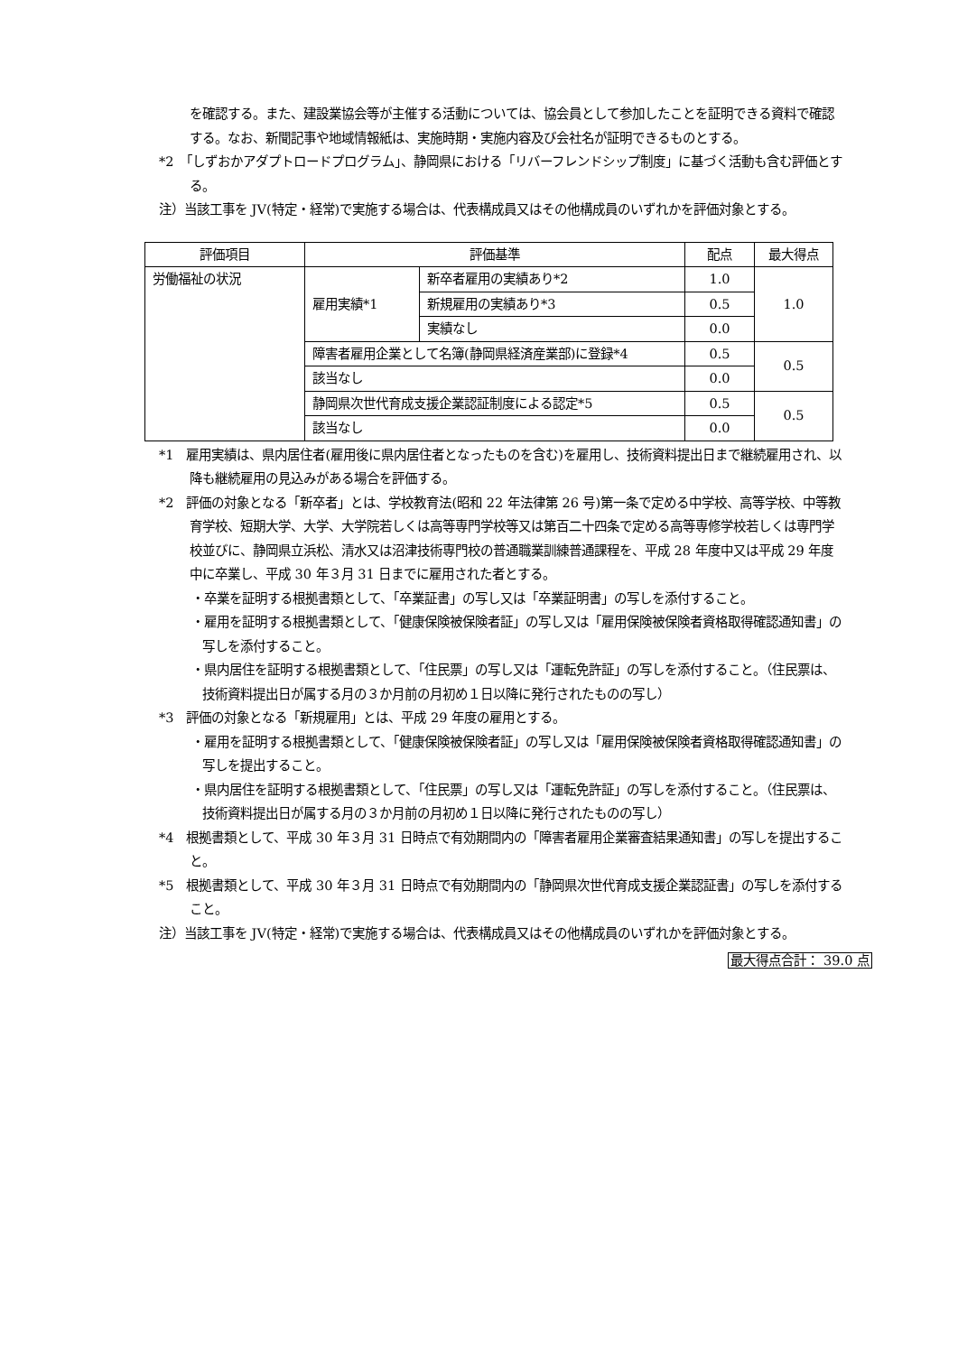を確認する。また、建設業協会等が主催する活動については、協会員として参加したことを証明できる資料で確認する。なお、新聞記事や地域情報紙は、実施時期・実施内容及び会社名が証明できるものとする。
*2　「しずおかアダプトロードプログラム」、静岡県における「リバーフレンドシップ制度」に基づく活動も含む評価とする。
注）当該工事を JV(特定・経常)で実施する場合は、代表構成員又はその他構成員のいずれかを評価対象とする。
| 評価項目 | 評価基準 | | 配点 | 最大得点 |
| 労働福祉の状況 | 雇用実績*1 | 新卒者雇用の実績あり*2 | 1.0 | 1.0 |
| | | 新規雇用の実績あり*3 | 0.5 | |
| | | 実績なし | 0.0 | |
| | 障害者雇用企業として名簿(静岡県経済産業部)に登録*4 | | 0.5 | 0.5 |
| | 該当なし | | 0.0 | |
| | 静岡県次世代育成支援企業認証制度による認定*5 | | 0.5 | 0.5 |
| | 該当なし | | 0.0 | |
*1　雇用実績は、県内居住者(雇用後に県内居住者となったものを含む)を雇用し、技術資料提出日まで継続雇用され、以降も継続雇用の見込みがある場合を評価する。
*2　評価の対象となる「新卒者」とは、学校教育法(昭和 22 年法律第 26 号)第一条で定める中学校、高等学校、中等教育学校、短期大学、大学、大学院若しくは高等専門学校等又は第百二十四条で定める高等専修学校若しくは専門学校並びに、静岡県立浜松、清水又は沼津技術専門校の普通職業訓練普通課程を、平成 28 年度中又は平成 29 年度中に卒業し、平成 30 年３月 31 日までに雇用された者とする。
・卒業を証明する根拠書類として、「卒業証書」の写し又は「卒業証明書」の写しを添付すること。
・雇用を証明する根拠書類として、「健康保険被保険者証」の写し又は「雇用保険被保険者資格取得確認通知書」の写しを添付すること。
・県内居住を証明する根拠書類として、「住民票」の写し又は「運転免許証」の写しを添付すること。（住民票は、技術資料提出日が属する月の３か月前の月初め１日以降に発行されたものの写し）
*3　評価の対象となる「新規雇用」とは、平成 29 年度の雇用とする。
・雇用を証明する根拠書類として、「健康保険被保険者証」の写し又は「雇用保険被保険者資格取得確認通知書」の写しを提出すること。
・県内居住を証明する根拠書類として、「住民票」の写し又は「運転免許証」の写しを添付すること。（住民票は、技術資料提出日が属する月の３か月前の月初め１日以降に発行されたものの写し）
*4　根拠書類として、平成 30 年３月 31 日時点で有効期間内の「障害者雇用企業審査結果通知書」の写しを提出すること。
*5　根拠書類として、平成 30 年３月 31 日時点で有効期間内の「静岡県次世代育成支援企業認証書」の写しを添付すること。
注）当該工事を JV(特定・経常)で実施する場合は、代表構成員又はその他構成員のいずれかを評価対象とする。
最大得点合計： 39.0 点